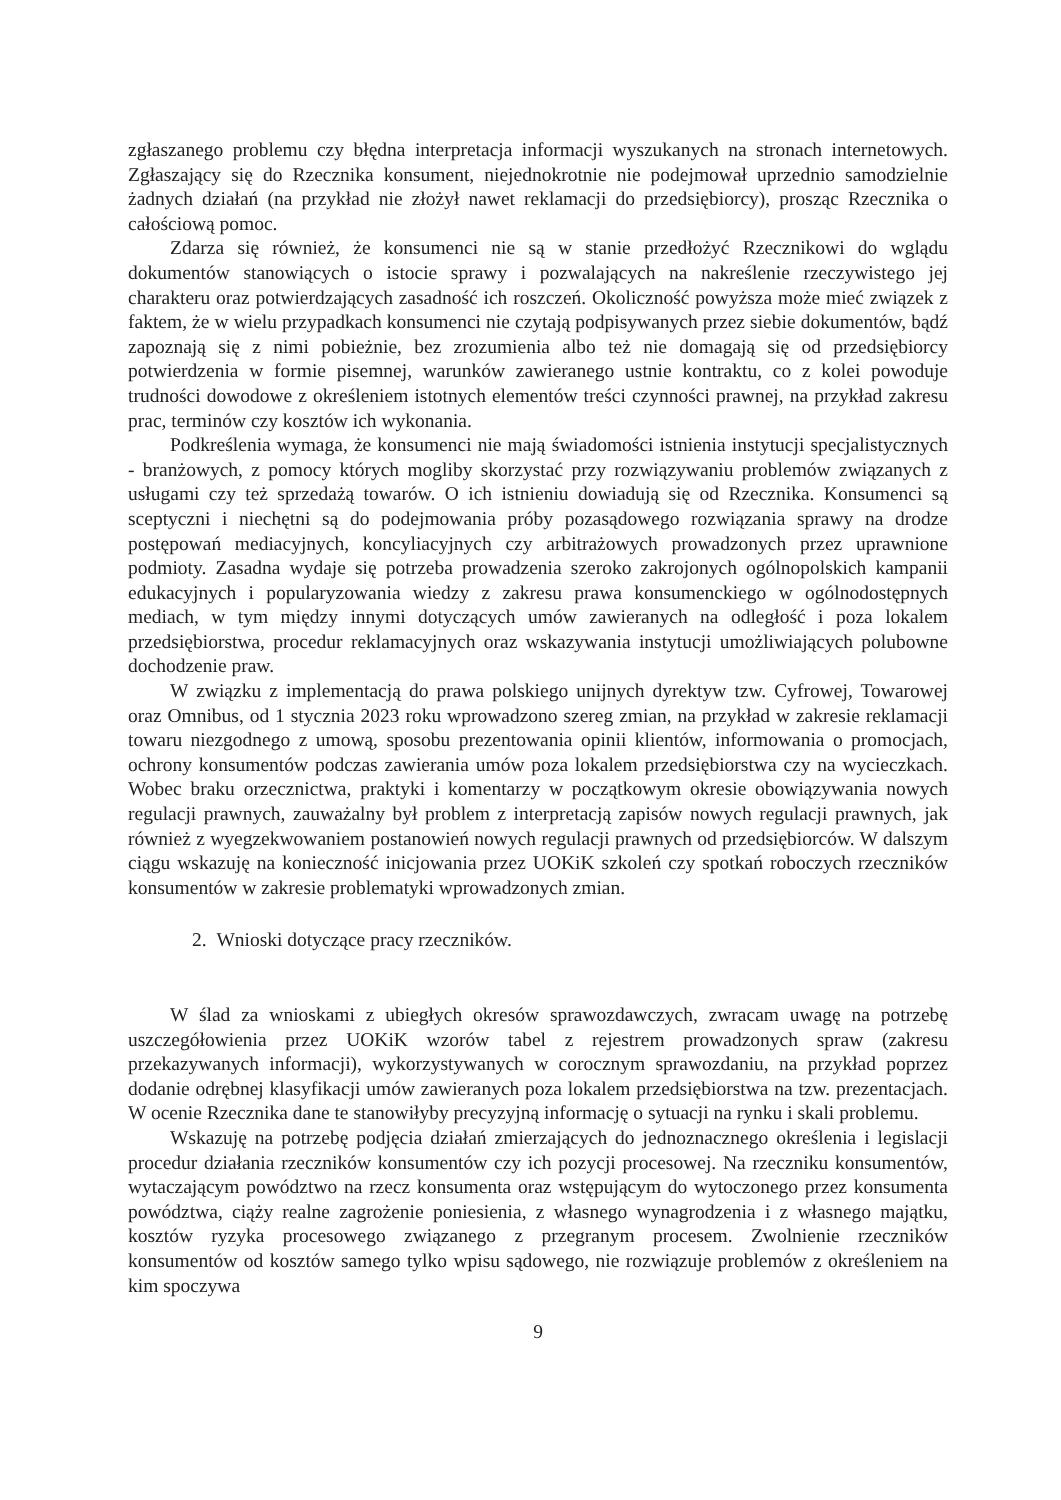zgłaszanego problemu czy błędna interpretacja informacji wyszukanych na stronach internetowych. Zgłaszający się do Rzecznika konsument, niejednokrotnie nie podejmował uprzednio samodzielnie żadnych działań (na przykład nie złożył nawet reklamacji do przedsiębiorcy), prosząc Rzecznika o całościową pomoc.
Zdarza się również, że konsumenci nie są w stanie przedłożyć Rzecznikowi do wglądu dokumentów stanowiących o istocie sprawy i pozwalających na nakreślenie rzeczywistego jej charakteru oraz potwierdzających zasadność ich roszczeń. Okoliczność powyższa może mieć związek z faktem, że w wielu przypadkach konsumenci nie czytają podpisywanych przez siebie dokumentów, bądź zapoznają się z nimi pobieżnie, bez zrozumienia albo też nie domagają się od przedsiębiorcy potwierdzenia w formie pisemnej, warunków zawieranego ustnie kontraktu, co z kolei powoduje trudności dowodowe z określeniem istotnych elementów treści czynności prawnej, na przykład zakresu prac, terminów czy kosztów ich wykonania.
Podkreślenia wymaga, że konsumenci nie mają świadomości istnienia instytucji specjalistycznych - branżowych, z pomocy których mogliby skorzystać przy rozwiązywaniu problemów związanych z usługami czy też sprzedażą towarów. O ich istnieniu dowiadują się od Rzecznika. Konsumenci są sceptyczni i niechętni są do podejmowania próby pozasądowego rozwiązania sprawy na drodze postępowań mediacyjnych, koncyliacyjnych czy arbitrażowych prowadzonych przez uprawnione podmioty. Zasadna wydaje się potrzeba prowadzenia szeroko zakrojonych ogólnopolskich kampanii edukacyjnych i popularyzowania wiedzy z zakresu prawa konsumenckiego w ogólnodostępnych mediach, w tym między innymi dotyczących umów zawieranych na odległość i poza lokalem przedsiębiorstwa, procedur reklamacyjnych oraz wskazywania instytucji umożliwiających polubowne dochodzenie praw.
W związku z implementacją do prawa polskiego unijnych dyrektyw tzw. Cyfrowej, Towarowej oraz Omnibus, od 1 stycznia 2023 roku wprowadzono szereg zmian, na przykład w zakresie reklamacji towaru niezgodnego z umową, sposobu prezentowania opinii klientów, informowania o promocjach, ochrony konsumentów podczas zawierania umów poza lokalem przedsiębiorstwa czy na wycieczkach. Wobec braku orzecznictwa, praktyki i komentarzy w początkowym okresie obowiązywania nowych regulacji prawnych, zauważalny był problem z interpretacją zapisów nowych regulacji prawnych, jak również z wyegzekwowaniem postanowień nowych regulacji prawnych od przedsiębiorców. W dalszym ciągu wskazuję na konieczność inicjowania przez UOKiK szkoleń czy spotkań roboczych rzeczników konsumentów w zakresie problematyki wprowadzonych zmian.
2. Wnioski dotyczące pracy rzeczników.
W ślad za wnioskami z ubiegłych okresów sprawozdawczych, zwracam uwagę na potrzebę uszczegółowienia przez UOKiK wzorów tabel z rejestrem prowadzonych spraw (zakresu przekazywanych informacji), wykorzystywanych w corocznym sprawozdaniu, na przykład poprzez dodanie odrębnej klasyfikacji umów zawieranych poza lokalem przedsiębiorstwa na tzw. prezentacjach. W ocenie Rzecznika dane te stanowiłyby precyzyjną informację o sytuacji na rynku i skali problemu.
Wskazuję na potrzebę podjęcia działań zmierzających do jednoznacznego określenia i legislacji procedur działania rzeczników konsumentów czy ich pozycji procesowej. Na rzeczniku konsumentów, wytaczającym powództwo na rzecz konsumenta oraz wstępującym do wytoczonego przez konsumenta powództwa, ciąży realne zagrożenie poniesienia, z własnego wynagrodzenia i z własnego majątku, kosztów ryzyka procesowego związanego z przegranym procesem. Zwolnienie rzeczników konsumentów od kosztów samego tylko wpisu sądowego, nie rozwiązuje problemów z określeniem na kim spoczywa
9